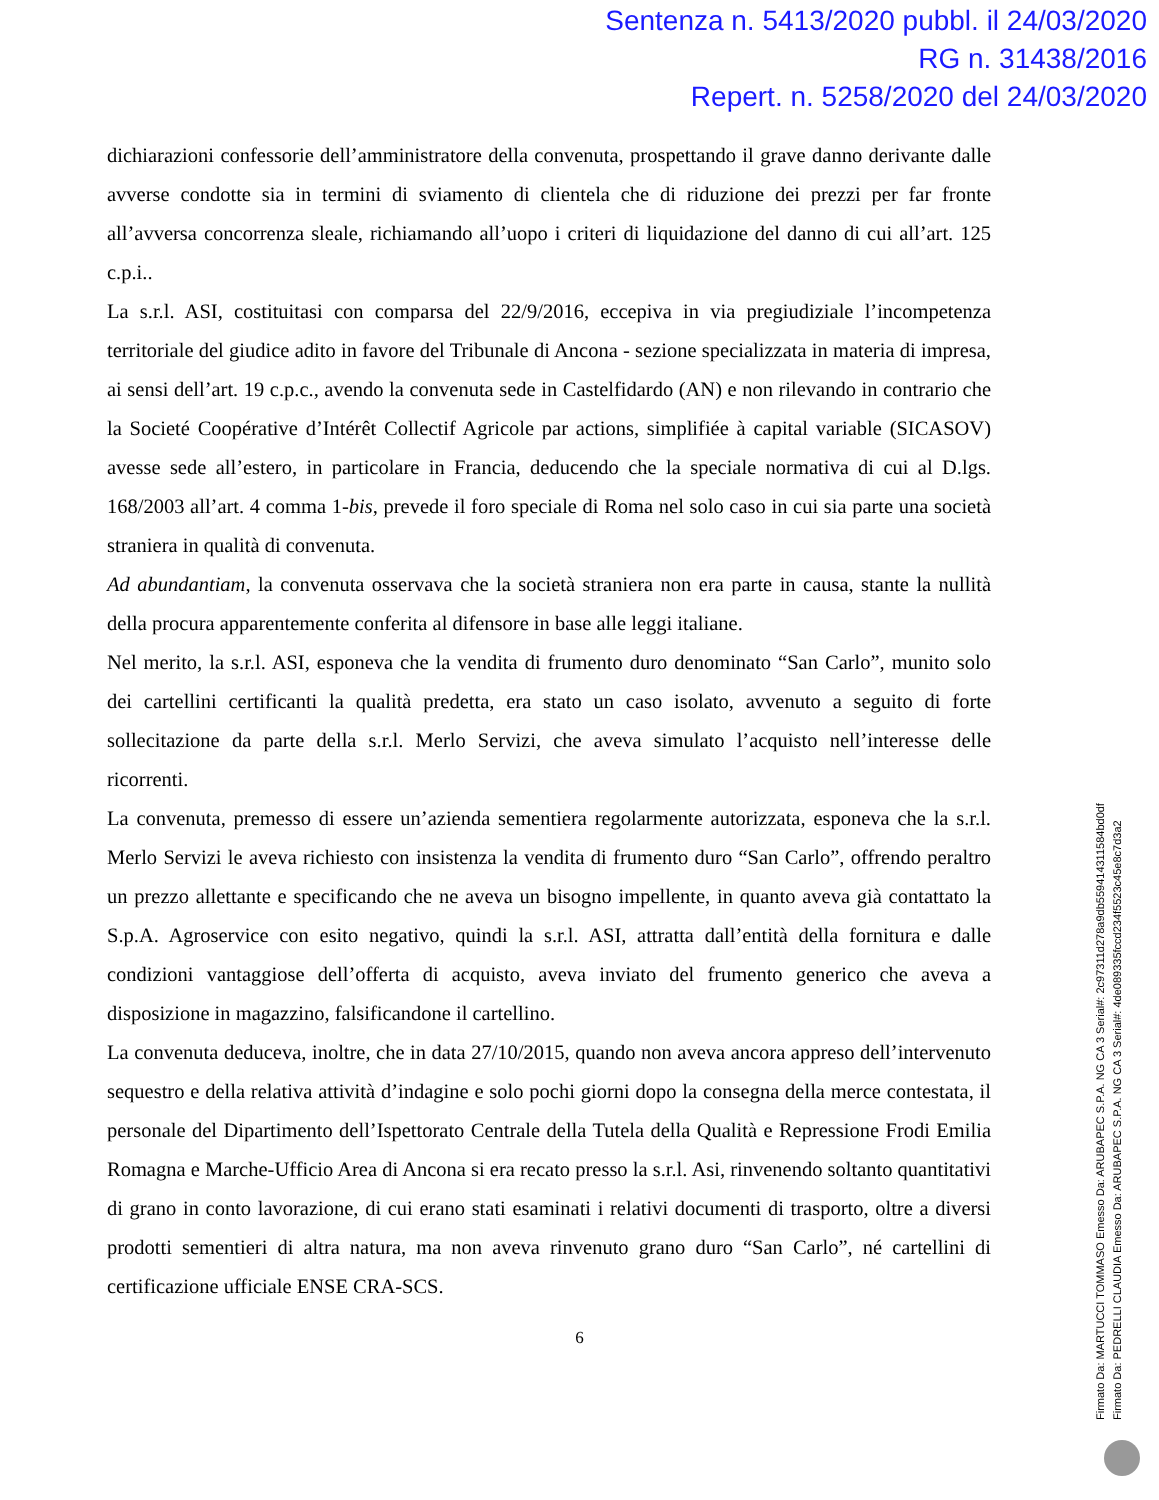Sentenza n. 5413/2020 pubbl. il 24/03/2020
RG n. 31438/2016
Repert. n. 5258/2020 del 24/03/2020
dichiarazioni confessorie dell’amministratore della convenuta, prospettando il grave danno derivante dalle avverse condotte sia in termini di sviamento di clientela che di riduzione dei prezzi per far fronte all’avversa concorrenza sleale, richiamando all’uopo i criteri di liquidazione del danno di cui all’art. 125 c.p.i..
La s.r.l. ASI, costituitasi con comparsa del 22/9/2016, eccepiva in via pregiudiziale l’incompetenza territoriale del giudice adito in favore del Tribunale di Ancona - sezione specializzata in materia di impresa, ai sensi dell’art. 19 c.p.c., avendo la convenuta sede in Castelfidardo (AN) e non rilevando in contrario che la Societé Coopérative d’Intérêt Collectif Agricole par actions, simplifiée à capital variable (SICASOV) avesse sede all’estero, in particolare in Francia, deducendo che la speciale normativa di cui al D.lgs. 168/2003 all’art. 4 comma 1-bis, prevede il foro speciale di Roma nel solo caso in cui sia parte una società straniera in qualità di convenuta.
Ad abundantiam, la convenuta osservava che la società straniera non era parte in causa, stante la nullità della procura apparentemente conferita al difensore in base alle leggi italiane.
Nel merito, la s.r.l. ASI, esponeva che la vendita di frumento duro denominato “San Carlo”, munito solo dei cartellini certificanti la qualità predetta, era stato un caso isolato, avvenuto a seguito di forte sollecitazione da parte della s.r.l. Merlo Servizi, che aveva simulato l’acquisto nell’interesse delle ricorrenti.
La convenuta, premesso di essere un’azienda sementiera regolarmente autorizzata, esponeva che la s.r.l. Merlo Servizi le aveva richiesto con insistenza la vendita di frumento duro “San Carlo”, offrendo peraltro un prezzo allettante e specificando che ne aveva un bisogno impellente, in quanto aveva già contattato la S.p.A. Agroservice con esito negativo, quindi la s.r.l. ASI, attratta dall’entità della fornitura e dalle condizioni vantaggiose dell’offerta di acquisto, aveva inviato del frumento generico che aveva a disposizione in magazzino, falsificandone il cartellino.
La convenuta deduceva, inoltre, che in data 27/10/2015, quando non aveva ancora appreso dell’intervenuto sequestro e della relativa attività d’indagine e solo pochi giorni dopo la consegna della merce contestata, il personale del Dipartimento dell’Ispettorato Centrale della Tutela della Qualità e Repressione Frodi Emilia Romagna e Marche-Ufficio Area di Ancona si era recato presso la s.r.l. Asi, rinvenendo soltanto quantitativi di grano in conto lavorazione, di cui erano stati esaminati i relativi documenti di trasporto, oltre a diversi prodotti sementieri di altra natura, ma non aveva rinvenuto grano duro “San Carlo”, né cartellini di certificazione ufficiale ENSE CRA-SCS.
6
Firmato Da: MARTUCCI TOMMASO Emesso Da: ARUBAPEC S.P.A. NG CA 3 Serial#: 2c97311d278a9db559414311584bd0df
Firmato Da: PEDRELLI CLAUDIA Emesso Da: ARUBAPEC S.P.A. NG CA 3 Serial#: 4de089335fccd234f5523c45e8c7d3a2